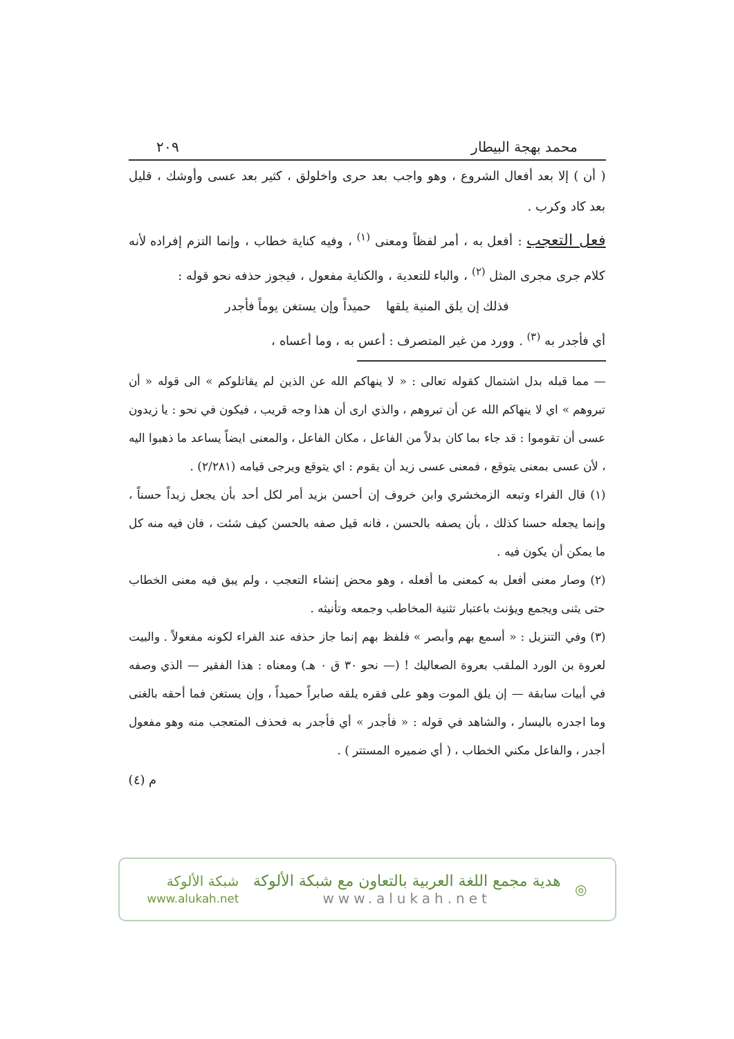محمد بهجة البيطار ٢٠٩
( أن ) إلا بعد أفعال الشروع ، وهو واجب بعد حرى واخلولق ، كثير بعد عسى وأوشك ، قليل بعد كاد وكرب .
فعل التعجب : أفعل به ، أمر لفظاً ومعنى <sup>(١)</sup> ، وفيه كناية خطاب ، وإنما التزم إفراده لأنه كلام جرى مجرى المثل <sup>(٢)</sup> ، والباء للتعدية ، والكناية مفعول ، فيجوز حذفه نحو قوله :
فذلك إن يلق المنية يلقها حميداً وإن يستغن يوماً فأجدر
أي فأجدر به <sup>(٣)</sup> . وورد من غير المتصرف : أعس به ، وما أعساه ،
— مما قبله بدل اشتمال كقوله تعالى : « لا ينهاكم الله عن الذين لم يقاتلوكم » الى قوله « أن تبروهم » اي لا ينهاكم الله عن أن تبروهم ، والذي ارى أن هذا وجه قريب ، فيكون في نحو : يا زيدون عسى أن تقوموا : قد جاء بما كان بدلاً من الفاعل ، مكان الفاعل ، والمعنى ايضاً يساعد ما ذهبوا اليه ، لأن عسى بمعنى يتوقع ، فمعنى عسى زيد أن يقوم : اي يتوقع ويرجى قيامه (٢/٢٨١) .
(١) قال الفراء وتبعه الزمخشري وابن خروف إن أحسن بزيد أمر لكل أحد بأن يجعل زيداً حسناً ، وإنما يجعله حسنا كذلك ، بأن يصفه بالحسن ، فانه قيل صفه بالحسن كيف شئت ، فان فيه منه كل ما يمكن أن يكون فيه .
(٢) وصار معنى أفعل به كمعنى ما أفعله ، وهو محض إنشاء التعجب ، ولم يبق فيه معنى الخطاب حتى يثنى ويجمع ويؤنث باعتبار تثنية المخاطب وجمعه وتأنيثه .
(٣) وفي التنزيل : « أسمع بهم وأبصر » فلفظ بهم إنما جاز حذفه عند الفراء لكونه مفعولاً . والبيت لعروة بن الورد الملقب بعروة الصعاليك ! (— نحو ٣٠ ق ٠ هـ) ومعناه : هذا الفقير — الذي وصفه في أبيات سابقة — إن يلق الموت وهو على فقره يلقه صابراً حميداً ، وإن يستغن فما أحقه بالغنى وما اجدره باليسار ، والشاهد في قوله : « فأجدر » أي فأجدر به فحذف المتعجب منه وهو مفعول أجدر ، والفاعل مكني الخطاب ، ( أي ضميره المستتر ) .
م (٤)
◎
هدية مجمع اللغة العربية بالتعاون مع شبكة الألوكة
www.alukah.net
شبكة الألوكة
www.alukah.net